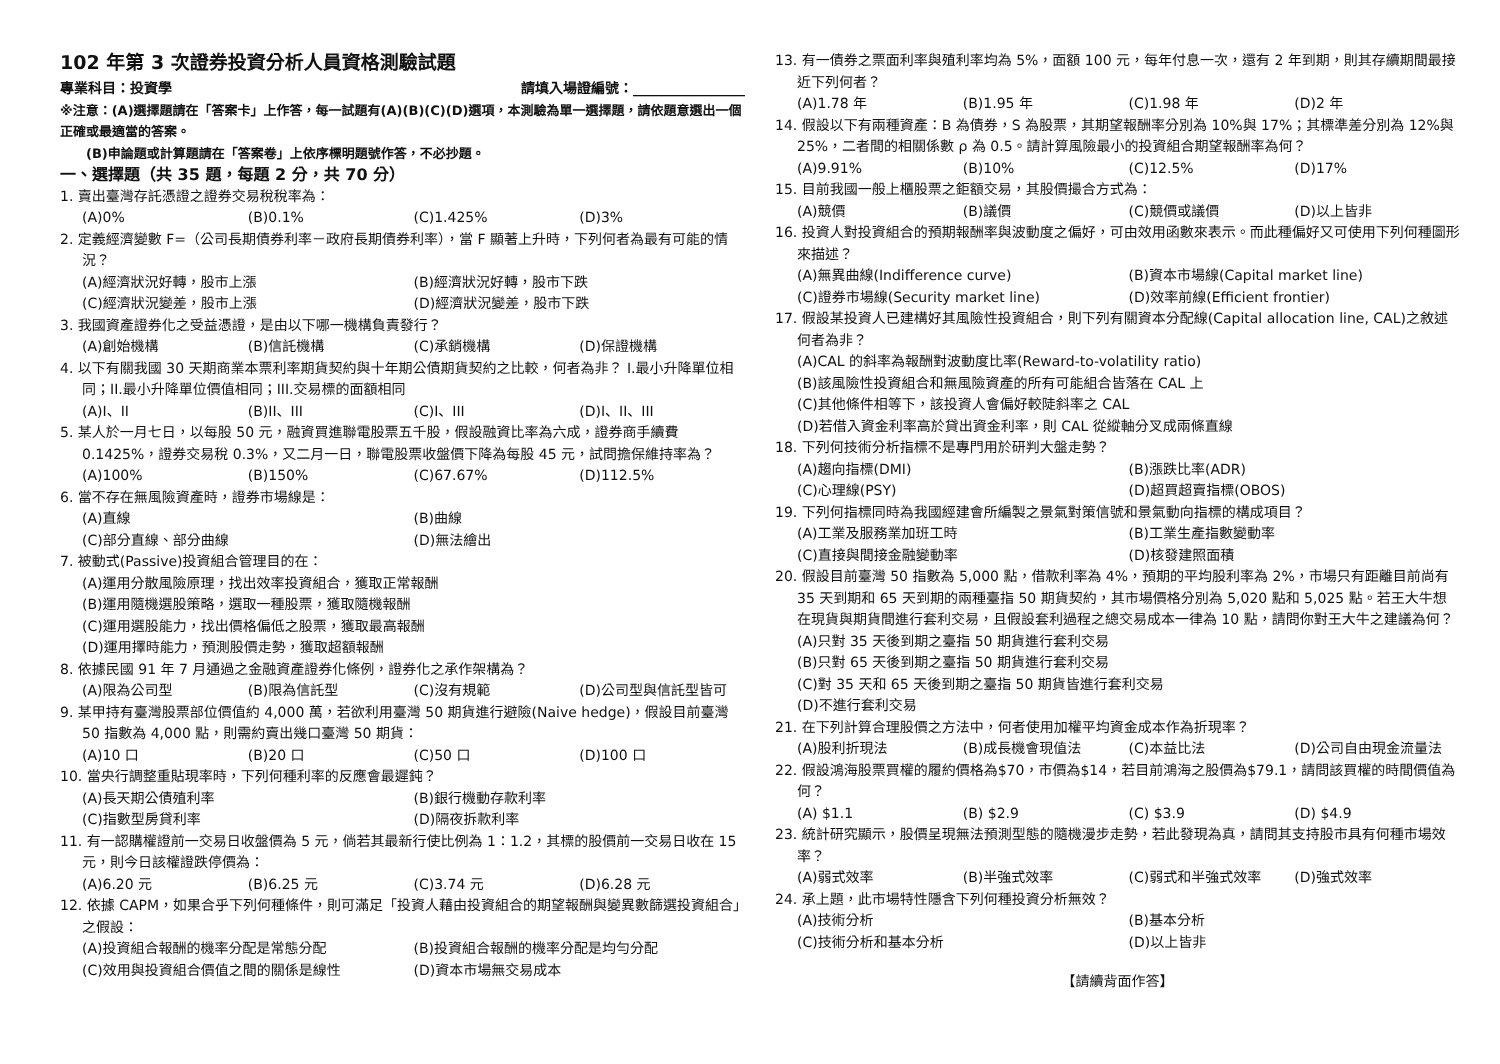102 年第 3 次證券投資分析人員資格測驗試題
專業科目：投資學 請填入場證編號：________________
※注意：(A)選擇題請在「答案卡」上作答，每一試題有(A)(B)(C)(D)選項，本測驗為單一選擇題，請依題意選出一個正確或最適當的答案。
　　(B)申論題或計算題請在「答案卷」上依序標明題號作答，不必抄題。
一、選擇題（共 35 題，每題 2 分，共 70 分）
1. 賣出臺灣存託憑證之證券交易稅稅率為：
(A)0% (B)0.1% (C)1.425% (D)3%
2. 定義經濟變數 F=（公司長期債券利率－政府長期債券利率），當 F 顯著上升時，下列何者為最有可能的情況？
(A)經濟狀況好轉，股市上漲 (B)經濟狀況好轉，股市下跌 (C)經濟狀況變差，股市上漲 (D)經濟狀況變差，股市下跌
3. 我國資產證券化之受益憑證，是由以下哪一機構負責發行？
(A)創始機構 (B)信託機構 (C)承銷機構 (D)保證機構
4. 以下有關我國 30 天期商業本票利率期貨契約與十年期公債期貨契約之比較，何者為非？ I.最小升降單位相同；II.最小升降單位價值相同；III.交易標的面額相同
(A)I、II (B)II、III (C)I、III (D)I、II、III
5. 某人於一月七日，以每股 50 元，融資買進聯電股票五千股，假設融資比率為六成，證券商手續費 0.1425%，證券交易稅 0.3%，又二月一日，聯電股票收盤價下降為每股 45 元，試問擔保維持率為？
(A)100% (B)150% (C)67.67% (D)112.5%
6. 當不存在無風險資產時，證券市場線是：
(A)直線 (B)曲線 (C)部分直線、部分曲線 (D)無法繪出
7. 被動式(Passive)投資組合管理目的在：
(A)運用分散風險原理，找出效率投資組合，獲取正常報酬 (B)運用隨機選股策略，選取一種股票，獲取隨機報酬 (C)運用選股能力，找出價格偏低之股票，獲取最高報酬 (D)運用擇時能力，預測股價走勢，獲取超額報酬
8. 依據民國 91 年 7 月通過之金融資產證券化條例，證券化之承作架構為？
(A)限為公司型 (B)限為信託型 (C)沒有規範 (D)公司型與信託型皆可
9. 某甲持有臺灣股票部位價值約 4,000 萬，若欲利用臺灣 50 期貨進行避險(Naive hedge)，假設目前臺灣 50 指數為 4,000 點，則需約賣出幾口臺灣 50 期貨：
(A)10 口 (B)20 口 (C)50 口 (D)100 口
10. 當央行調整重貼現率時，下列何種利率的反應會最遲鈍？
(A)長天期公債殖利率 (B)銀行機動存款利率 (C)指數型房貸利率 (D)隔夜拆款利率
11. 有一認購權證前一交易日收盤價為 5 元，倘若其最新行使比例為 1：1.2，其標的股價前一交易日收在 15 元，則今日該權證跌停價為：
(A)6.20 元 (B)6.25 元 (C)3.74 元 (D)6.28 元
12. 依據 CAPM，如果合乎下列何種條件，則可滿足「投資人藉由投資組合的期望報酬與變異數篩選投資組合」之假設：
(A)投資組合報酬的機率分配是常態分配 (B)投資組合報酬的機率分配是均勻分配 (C)效用與投資組合價值之間的關係是線性 (D)資本市場無交易成本
13. 有一債券之票面利率與殖利率均為 5%，面額 100 元，每年付息一次，還有 2 年到期，則其存續期間最接近下列何者？
(A)1.78 年 (B)1.95 年 (C)1.98 年 (D)2 年
14. 假設以下有兩種資產：B 為債券，S 為股票，其期望報酬率分別為 10%與 17%；其標準差分別為 12%與 25%，二者間的相關係數 ρ 為 0.5。請計算風險最小的投資組合期望報酬率為何？
(A)9.91% (B)10% (C)12.5% (D)17%
15. 目前我國一般上櫃股票之鉅額交易，其股價撮合方式為：
(A)競價 (B)議價 (C)競價或議價 (D)以上皆非
16. 投資人對投資組合的預期報酬率與波動度之偏好，可由效用函數來表示。而此種偏好又可使用下列何種圖形來描述？
(A)無異曲線(Indifference curve) (B)資本市場線(Capital market line) (C)證券市場線(Security market line) (D)效率前線(Efficient frontier)
17. 假設某投資人已建構好其風險性投資組合，則下列有關資本分配線(Capital allocation line, CAL)之敘述何者為非？
(A)CAL 的斜率為報酬對波動度比率(Reward-to-volatility ratio) (B)該風險性投資組合和無風險資產的所有可能組合皆落在 CAL 上 (C)其他條件相等下，該投資人會偏好較陡斜率之 CAL (D)若借入資金利率高於貸出資金利率，則 CAL 從縱軸分叉成兩條直線
18. 下列何技術分析指標不是專門用於研判大盤走勢？
(A)趨向指標(DMI) (B)漲跌比率(ADR) (C)心理線(PSY) (D)超買超賣指標(OBOS)
19. 下列何指標同時為我國經建會所編製之景氣對策信號和景氣動向指標的構成項目？
(A)工業及服務業加班工時 (B)工業生產指數變動率 (C)直接與間接金融變動率 (D)核發建照面積
20. 假設目前臺灣 50 指數為 5,000 點，借款利率為 4%，預期的平均股利率為 2%，市場只有距離目前尚有 35 天到期和 65 天到期的兩種臺指 50 期貨契約，其市場價格分別為 5,020 點和 5,025 點。若王大牛想在現貨與期貨間進行套利交易，且假設套利過程之總交易成本一律為 10 點，請問你對王大牛之建議為何？
(A)只對 35 天後到期之臺指 50 期貨進行套利交易 (B)只對 65 天後到期之臺指 50 期貨進行套利交易 (C)對 35 天和 65 天後到期之臺指 50 期貨皆進行套利交易 (D)不進行套利交易
21. 在下列計算合理股價之方法中，何者使用加權平均資金成本作為折現率？
(A)股利折現法 (B)成長機會現值法 (C)本益比法 (D)公司自由現金流量法
22. 假設鴻海股票買權的履約價格為$70，市價為$14，若目前鴻海之股價為$79.1，請問該買權的時間價值為何？
(A) $1.1 (B) $2.9 (C) $3.9 (D) $4.9
23. 統計研究顯示，股價呈現無法預測型態的隨機漫步走勢，若此發現為真，請問其支持股市具有何種市場效率？
(A)弱式效率 (B)半強式效率 (C)弱式和半強式效率 (D)強式效率
24. 承上題，此市場特性隱含下列何種投資分析無效？
(A)技術分析 (B)基本分析 (C)技術分析和基本分析 (D)以上皆非
【請續背面作答】